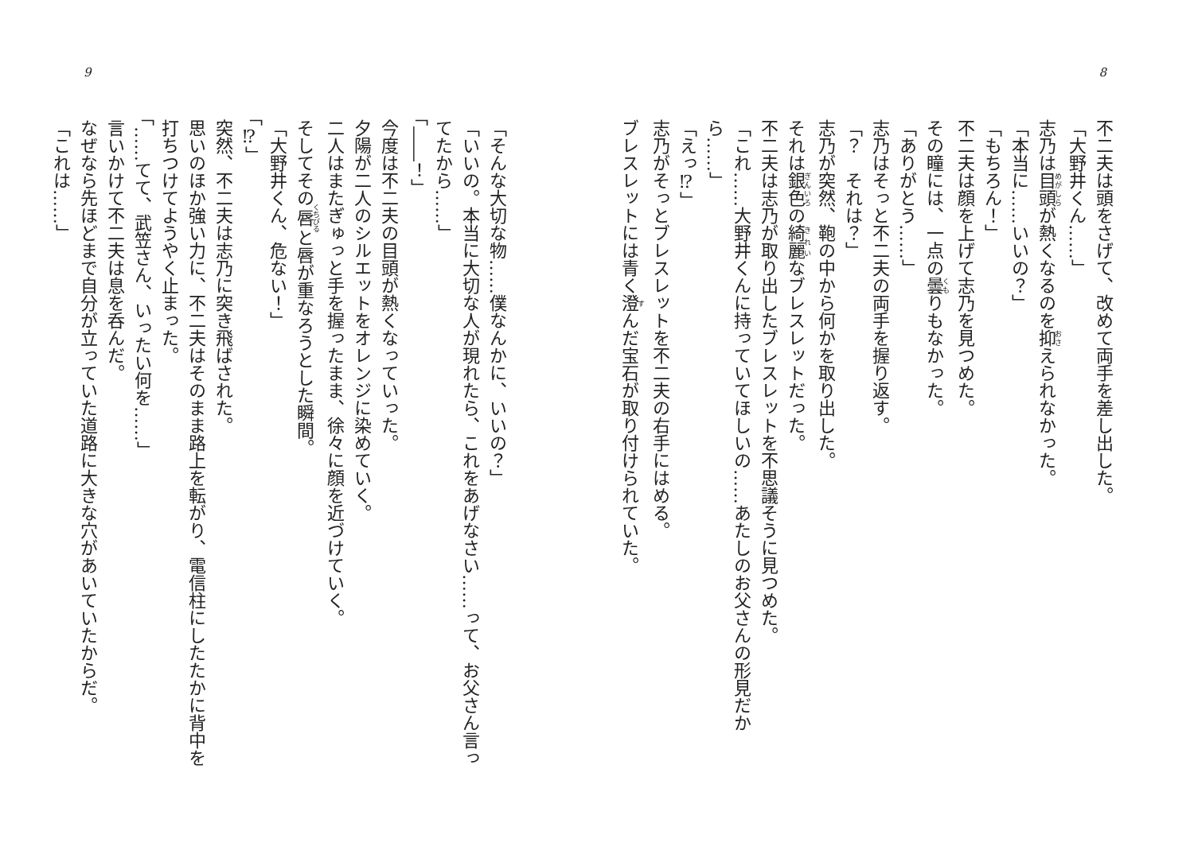8
不二夫は頭をさげて、改めて両手を差し出した。
「大野井くん……」
志乃は目頭が熱くなるのを抑えられなかった。
「本当に……いいの？」
「もちろん！」
不二夫は顔を上げて志乃を見つめた。
その瞳には、一点の曇りもなかった。
「ありがとう……」
志乃はそっと不二夫の両手を握り返す。
「？　それは？」
志乃が突然、鞄の中から何かを取り出した。
それは銀色の綺麗なブレスレットだった。
不二夫は志乃が取り出したブレスレットを不思議そうに見つめた。
「これ……大野井くんに持っていてほしいの……あたしのお父さんの形見だから……」
「えっ⁉」
志乃がそっとブレスレットを不二夫の右手にはめる。
ブレスレットには青く澄んだ宝石が取り付けられていた。
9
「そんな大切な物……僕なんかに、いいの？」
「いいの。本当に大切な人が現れたら、これをあげなさい……って、お父さん言ってたから……」
「――！」
今度は不二夫の目頭が熱くなっていった。
夕陽が二人のシルエットをオレンジに染めていく。
二人はまたぎゅっと手を握ったまま、徐々に顔を近づけていく。
そしてその唇と唇が重なろうとした瞬間。
「大野井くん、危ない！」
「⁉」
突然、不二夫は志乃に突き飛ばされた。
思いのほか強い力に、不二夫はそのまま路上を転がり、電信柱にしたたかに背中を打ちつけてようやく止まった。
「……てて、武笠さん、いったい何を……」
言いかけて不二夫は息を呑んだ。
なぜなら先ほどまで自分が立っていた道路に大きな穴があいていたからだ。
「これは……」